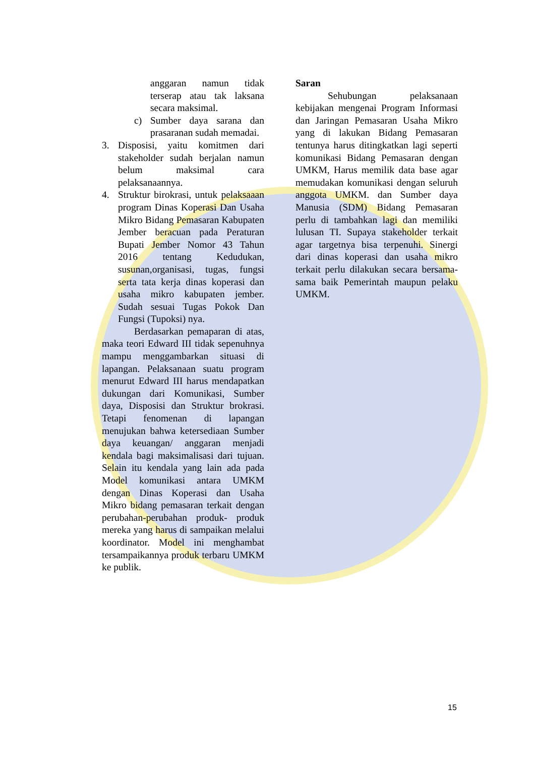anggaran namun tidak terserap atau tak laksana secara maksimal.
c) Sumber daya sarana dan prasaranan sudah memadai.
3. Disposisi, yaitu komitmen dari stakeholder sudah berjalan namun belum maksimal cara pelaksanaannya.
4. Struktur birokrasi, untuk pelaksaaan program Dinas Koperasi Dan Usaha Mikro Bidang Pemasaran Kabupaten Jember beracuan pada Peraturan Bupati Jember Nomor 43 Tahun 2016 tentang Kedudukan, susunan,organisasi, tugas, fungsi serta tata kerja dinas koperasi dan usaha mikro kabupaten jember. Sudah sesuai Tugas Pokok Dan Fungsi (Tupoksi) nya.
Berdasarkan pemaparan di atas, maka teori Edward III tidak sepenuhnya mampu menggambarkan situasi di lapangan. Pelaksanaan suatu program menurut Edward III harus mendapatkan dukungan dari Komunikasi, Sumber daya, Disposisi dan Struktur brokrasi. Tetapi fenomenan di lapangan menujukan bahwa ketersediaan Sumber daya keuangan/ anggaran menjadi kendala bagi maksimalisasi dari tujuan. Selain itu kendala yang lain ada pada Model komunikasi antara UMKM dengan Dinas Koperasi dan Usaha Mikro bidang pemasaran terkait dengan perubahan-perubahan produk- produk mereka yang harus di sampaikan melalui koordinator. Model ini menghambat tersampaikannya produk terbaru UMKM ke publik.
Saran
Sehubungan pelaksanaan kebijakan mengenai Program Informasi dan Jaringan Pemasaran Usaha Mikro yang di lakukan Bidang Pemasaran tentunya harus ditingkatkan lagi seperti komunikasi Bidang Pemasaran dengan UMKM, Harus memilik data base agar memudakan komunikasi dengan seluruh anggota UMKM. dan Sumber daya Manusia (SDM) Bidang Pemasaran perlu di tambahkan lagi dan memiliki lulusan TI. Supaya stakeholder terkait agar targetnya bisa terpenuhi. Sinergi dari dinas koperasi dan usaha mikro terkait perlu dilakukan secara bersama- sama baik Pemerintah maupun pelaku UMKM.
15